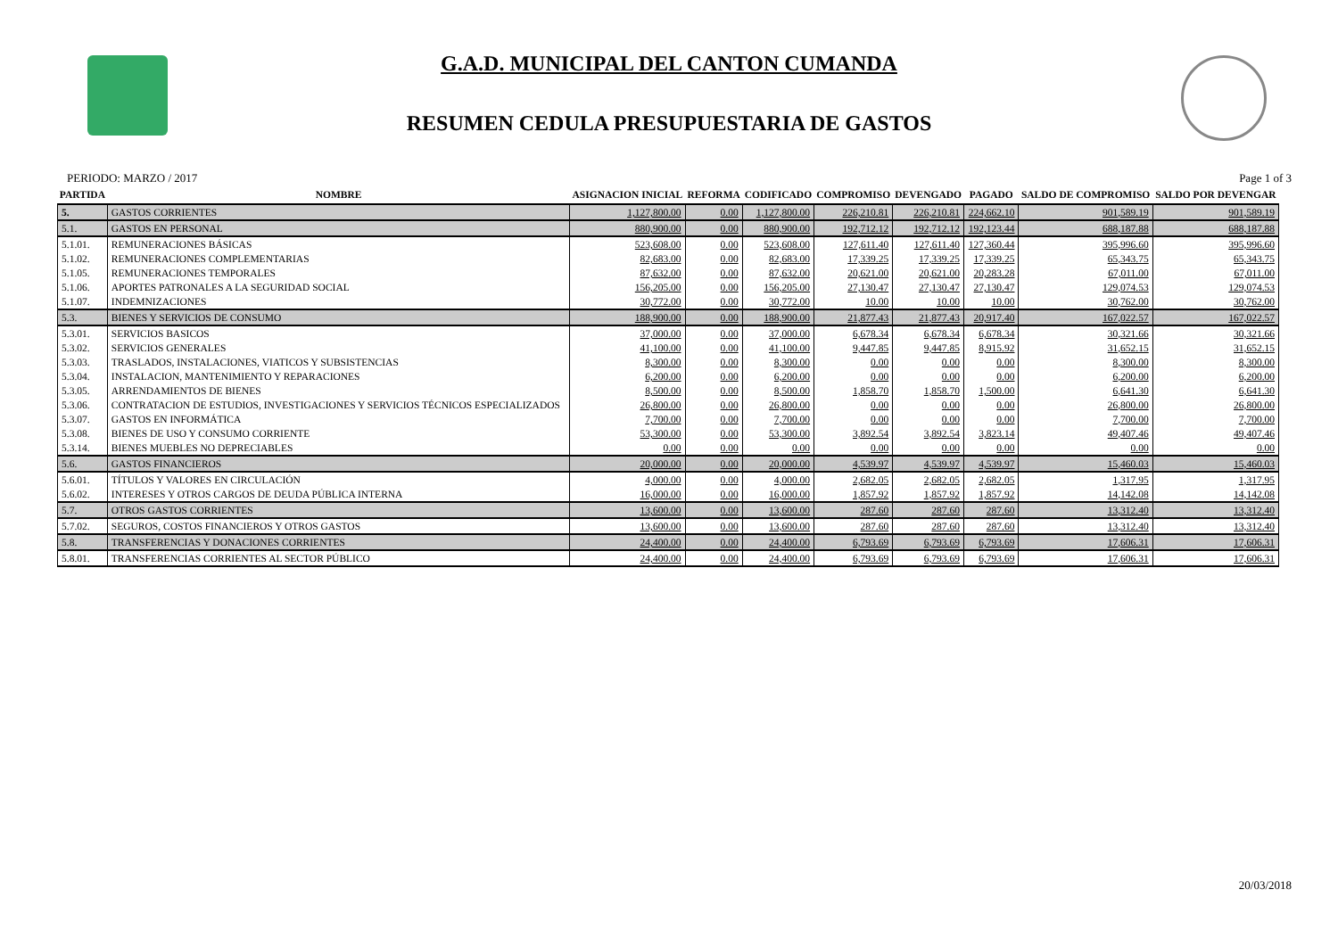G.A.D. MUNICIPAL DEL CANTON CUMANDA
RESUMEN CEDULA PRESUPUESTARIA DE GASTOS
PERIODO: MARZO / 2017 Page 1 of 3
| PARTIDA | NOMBRE | ASIGNACION INICIAL | REFORMA | CODIFICADO | COMPROMISO | DEVENGADO | PAGADO | SALDO DE COMPROMISO | SALDO POR DEVENGAR |
| --- | --- | --- | --- | --- | --- | --- | --- | --- | --- |
| 5. | GASTOS CORRIENTES | 1,127,800.00 | 0.00 | 1,127,800.00 | 226,210.81 | 226,210.81 | 224,662.10 | 901,589.19 | 901,589.19 |
| 5.1. | GASTOS EN PERSONAL | 880,900.00 | 0.00 | 880,900.00 | 192,712.12 | 192,712.12 | 192,123.44 | 688,187.88 | 688,187.88 |
| 5.1.01. | REMUNERACIONES BÁSICAS | 523,608.00 | 0.00 | 523,608.00 | 127,611.40 | 127,611.40 | 127,360.44 | 395,996.60 | 395,996.60 |
| 5.1.02. | REMUNERACIONES COMPLEMENTARIAS | 82,683.00 | 0.00 | 82,683.00 | 17,339.25 | 17,339.25 | 17,339.25 | 65,343.75 | 65,343.75 |
| 5.1.05. | REMUNERACIONES TEMPORALES | 87,632.00 | 0.00 | 87,632.00 | 20,621.00 | 20,621.00 | 20,283.28 | 67,011.00 | 67,011.00 |
| 5.1.06. | APORTES PATRONALES A LA SEGURIDAD SOCIAL | 156,205.00 | 0.00 | 156,205.00 | 27,130.47 | 27,130.47 | 27,130.47 | 129,074.53 | 129,074.53 |
| 5.1.07. | INDEMNIZACIONES | 30,772.00 | 0.00 | 30,772.00 | 10.00 | 10.00 | 10.00 | 30,762.00 | 30,762.00 |
| 5.3. | BIENES Y SERVICIOS DE CONSUMO | 188,900.00 | 0.00 | 188,900.00 | 21,877.43 | 21,877.43 | 20,917.40 | 167,022.57 | 167,022.57 |
| 5.3.01. | SERVICIOS BASICOS | 37,000.00 | 0.00 | 37,000.00 | 6,678.34 | 6,678.34 | 6,678.34 | 30,321.66 | 30,321.66 |
| 5.3.02. | SERVICIOS GENERALES | 41,100.00 | 0.00 | 41,100.00 | 9,447.85 | 9,447.85 | 8,915.92 | 31,652.15 | 31,652.15 |
| 5.3.03. | TRASLADOS, INSTALACIONES, VIATICOS Y SUBSISTENCIAS | 8,300.00 | 0.00 | 8,300.00 | 0.00 | 0.00 | 0.00 | 8,300.00 | 8,300.00 |
| 5.3.04. | INSTALACION, MANTENIMIENTO Y REPARACIONES | 6,200.00 | 0.00 | 6,200.00 | 0.00 | 0.00 | 0.00 | 6,200.00 | 6,200.00 |
| 5.3.05. | ARRENDAMIENTOS DE BIENES | 8,500.00 | 0.00 | 8,500.00 | 1,858.70 | 1,858.70 | 1,500.00 | 6,641.30 | 6,641.30 |
| 5.3.06. | CONTRATACION DE ESTUDIOS, INVESTIGACIONES Y SERVICIOS TÉCNICOS ESPECIALIZADOS | 26,800.00 | 0.00 | 26,800.00 | 0.00 | 0.00 | 0.00 | 26,800.00 | 26,800.00 |
| 5.3.07. | GASTOS EN INFORMÁTICA | 7,700.00 | 0.00 | 7,700.00 | 0.00 | 0.00 | 0.00 | 7,700.00 | 7,700.00 |
| 5.3.08. | BIENES DE USO Y CONSUMO CORRIENTE | 53,300.00 | 0.00 | 53,300.00 | 3,892.54 | 3,892.54 | 3,823.14 | 49,407.46 | 49,407.46 |
| 5.3.14. | BIENES MUEBLES NO DEPRECIABLES | 0.00 | 0.00 | 0.00 | 0.00 | 0.00 | 0.00 | 0.00 | 0.00 |
| 5.6. | GASTOS FINANCIEROS | 20,000.00 | 0.00 | 20,000.00 | 4,539.97 | 4,539.97 | 4,539.97 | 15,460.03 | 15,460.03 |
| 5.6.01. | TÍTULOS Y VALORES EN CIRCULACIÓN | 4,000.00 | 0.00 | 4,000.00 | 2,682.05 | 2,682.05 | 2,682.05 | 1,317.95 | 1,317.95 |
| 5.6.02. | INTERESES Y OTROS CARGOS DE DEUDA PÚBLICA INTERNA | 16,000.00 | 0.00 | 16,000.00 | 1,857.92 | 1,857.92 | 1,857.92 | 14,142.08 | 14,142.08 |
| 5.7. | OTROS GASTOS CORRIENTES | 13,600.00 | 0.00 | 13,600.00 | 287.60 | 287.60 | 287.60 | 13,312.40 | 13,312.40 |
| 5.7.02. | SEGUROS, COSTOS FINANCIEROS Y OTROS GASTOS | 13,600.00 | 0.00 | 13,600.00 | 287.60 | 287.60 | 287.60 | 13,312.40 | 13,312.40 |
| 5.8. | TRANSFERENCIAS Y DONACIONES CORRIENTES | 24,400.00 | 0.00 | 24,400.00 | 6,793.69 | 6,793.69 | 6,793.69 | 17,606.31 | 17,606.31 |
| 5.8.01. | TRANSFERENCIAS CORRIENTES AL SECTOR PÚBLICO | 24,400.00 | 0.00 | 24,400.00 | 6,793.69 | 6,793.69 | 6,793.69 | 17,606.31 | 17,606.31 |
20/03/2018